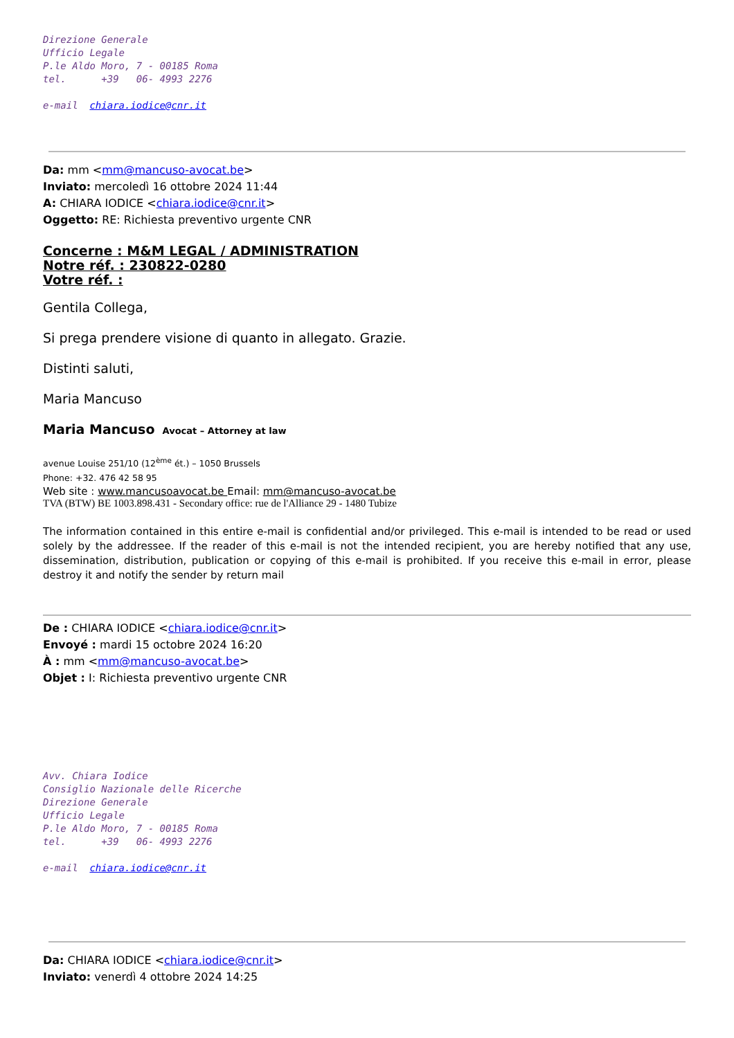Direzione Generale Ufficio Legale P.le Aldo Moro, 7 - 00185 Roma tel. +39 06- 4993 2276 e-mail chiara.iodice@cnr.it
Da: mm <mm@mancuso-avocat.be>
Inviato: mercoledì 16 ottobre 2024 11:44
A: CHIARA IODICE <chiara.iodice@cnr.it>
Oggetto: RE: Richiesta preventivo urgente CNR
Concerne : M&M LEGAL / ADMINISTRATION
Notre réf. : 230822-0280
Votre réf. :
Gentila Collega,
Si prega prendere visione di quanto in allegato. Grazie.
Distinti saluti,
Maria Mancuso
Maria Mancuso Avocat – Attorney at law
avenue Louise 251/10 (12<sup>ème</sup> ét.) – 1050 Brussels
Phone: +32. 476 42 58 95
Web site : www.mancusoavocat.be Email: mm@mancuso-avocat.be
TVA (BTW) BE 1003.898.431 - Secondary office: rue de l'Alliance 29 - 1480 Tubize
The information contained in this entire e-mail is confidential and/or privileged. This e-mail is intended to be read or used solely by the addressee. If the reader of this e-mail is not the intended recipient, you are hereby notified that any use, dissemination, distribution, publication or copying of this e-mail is prohibited. If you receive this e-mail in error, please destroy it and notify the sender by return mail
De : CHIARA IODICE <chiara.iodice@cnr.it>
Envoyé : mardi 15 octobre 2024 16:20
À : mm <mm@mancuso-avocat.be>
Objet : I: Richiesta preventivo urgente CNR
Avv. Chiara Iodice Consiglio Nazionale delle Ricerche Direzione Generale Ufficio Legale P.le Aldo Moro, 7 - 00185 Roma tel. +39 06- 4993 2276 e-mail chiara.iodice@cnr.it
Da: CHIARA IODICE <chiara.iodice@cnr.it>
Inviato: venerdì 4 ottobre 2024 14:25